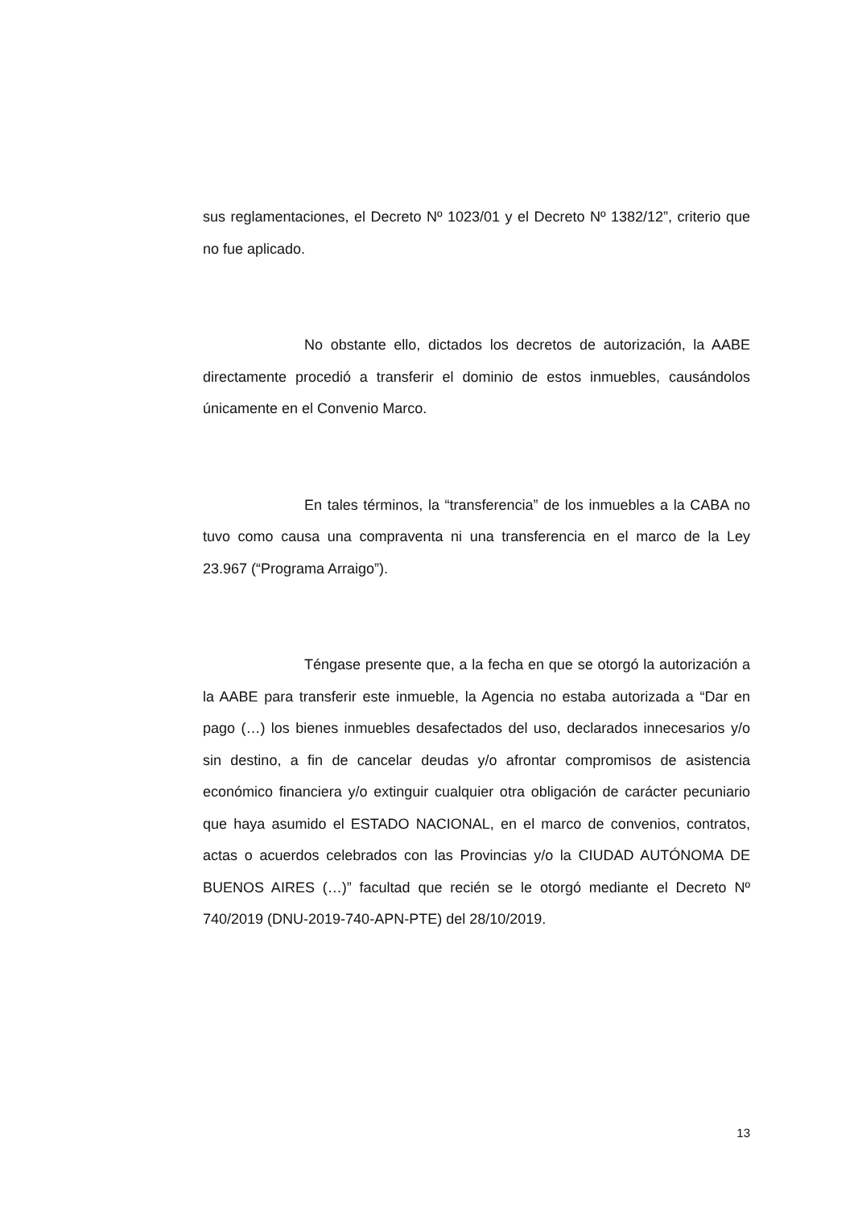sus reglamentaciones, el Decreto Nº 1023/01 y el Decreto Nº 1382/12”, criterio que no fue aplicado.
No obstante ello, dictados los decretos de autorización, la AABE directamente procedió a transferir el dominio de estos inmuebles, causándolos únicamente en el Convenio Marco.
En tales términos, la “transferencia” de los inmuebles a la CABA no tuvo como causa una compraventa ni una transferencia en el marco de la Ley 23.967 (“Programa Arraigo”).
Téngase presente que, a la fecha en que se otorgó la autorización a la AABE para transferir este inmueble, la Agencia no estaba autorizada a “Dar en pago (…) los bienes inmuebles desafectados del uso, declarados innecesarios y/o sin destino, a fin de cancelar deudas y/o afrontar compromisos de asistencia económico financiera y/o extinguir cualquier otra obligación de carácter pecuniario que haya asumido el ESTADO NACIONAL, en el marco de convenios, contratos, actas o acuerdos celebrados con las Provincias y/o la CIUDAD AUTÓNOMA DE BUENOS AIRES (…)” facultad que recién se le otorgó mediante el Decreto Nº 740/2019 (DNU-2019-740-APN-PTE) del 28/10/2019.
13